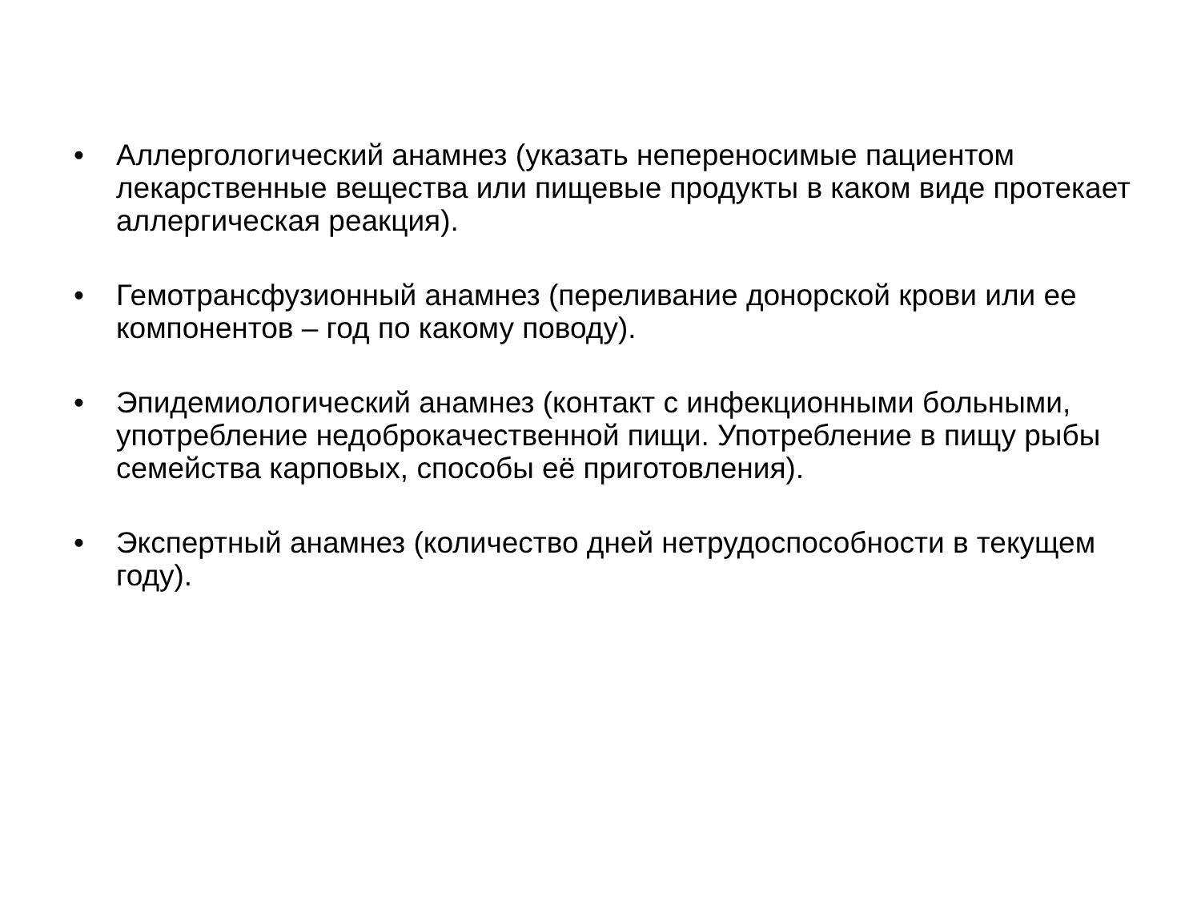• Аллергологический анамнез (указать непереносимые пациентом лекарственные вещества или пищевые продукты в каком виде протекает аллергическая реакция).
• Гемотрансфузионный анамнез (переливание донорской крови или ее компонентов – год по какому поводу).
• Эпидемиологический анамнез (контакт с инфекционными больными, употребление недоброкачественной пищи. Употребление в пищу рыбы семейства карповых, способы её приготовления).
• Экспертный анамнез (количество дней нетрудоспособности в текущем году).